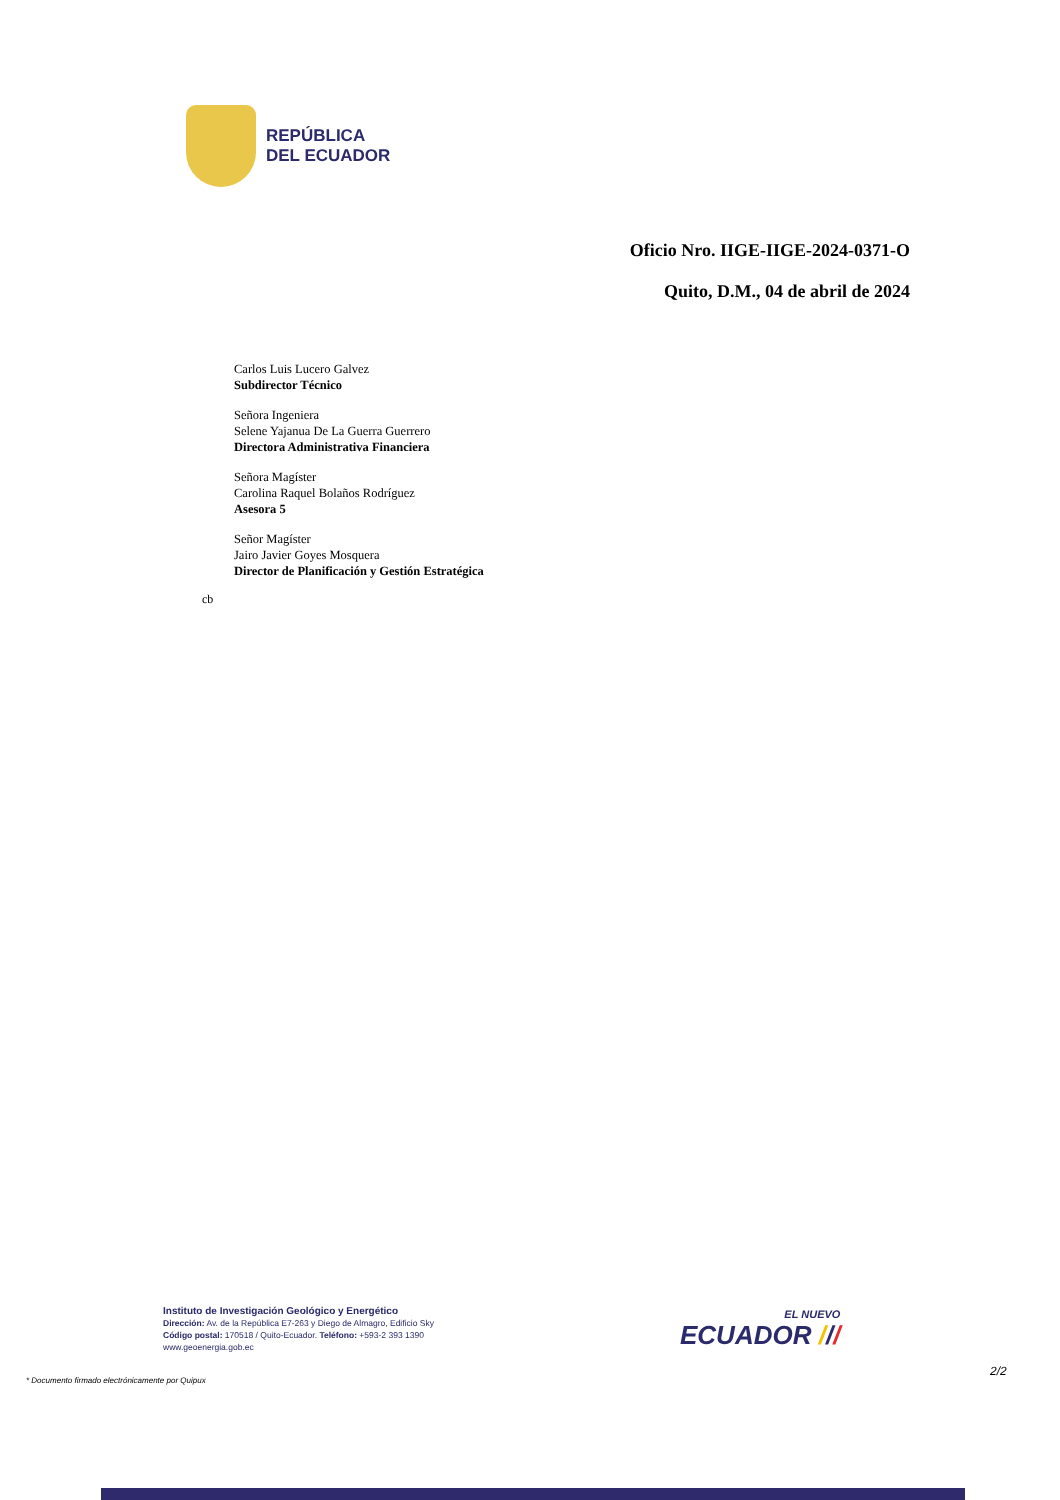REPÚBLICA
DEL ECUADOR
Oficio Nro. IIGE-IIGE-2024-0371-O
Quito, D.M., 04 de abril de 2024
Carlos Luis Lucero Galvez
Subdirector Técnico
Señora Ingeniera
Selene Yajanua De La Guerra Guerrero
Directora Administrativa Financiera
Señora Magíster
Carolina Raquel Bolaños Rodríguez
Asesora 5
Señor Magíster
Jairo Javier Goyes Mosquera
Director de Planificación y Gestión Estratégica
cb
Instituto de Investigación Geológico y Energético
Dirección: Av. de la República E7-263 y Diego de Almagro, Edificio Sky
Código postal: 170518 / Quito-Ecuador. Teléfono: +593-2 393 1390
www.geoenergia.gob.ec
EL NUEVO
ECUADOR ///
* Documento firmado electrónicamente por Quipux
2/2